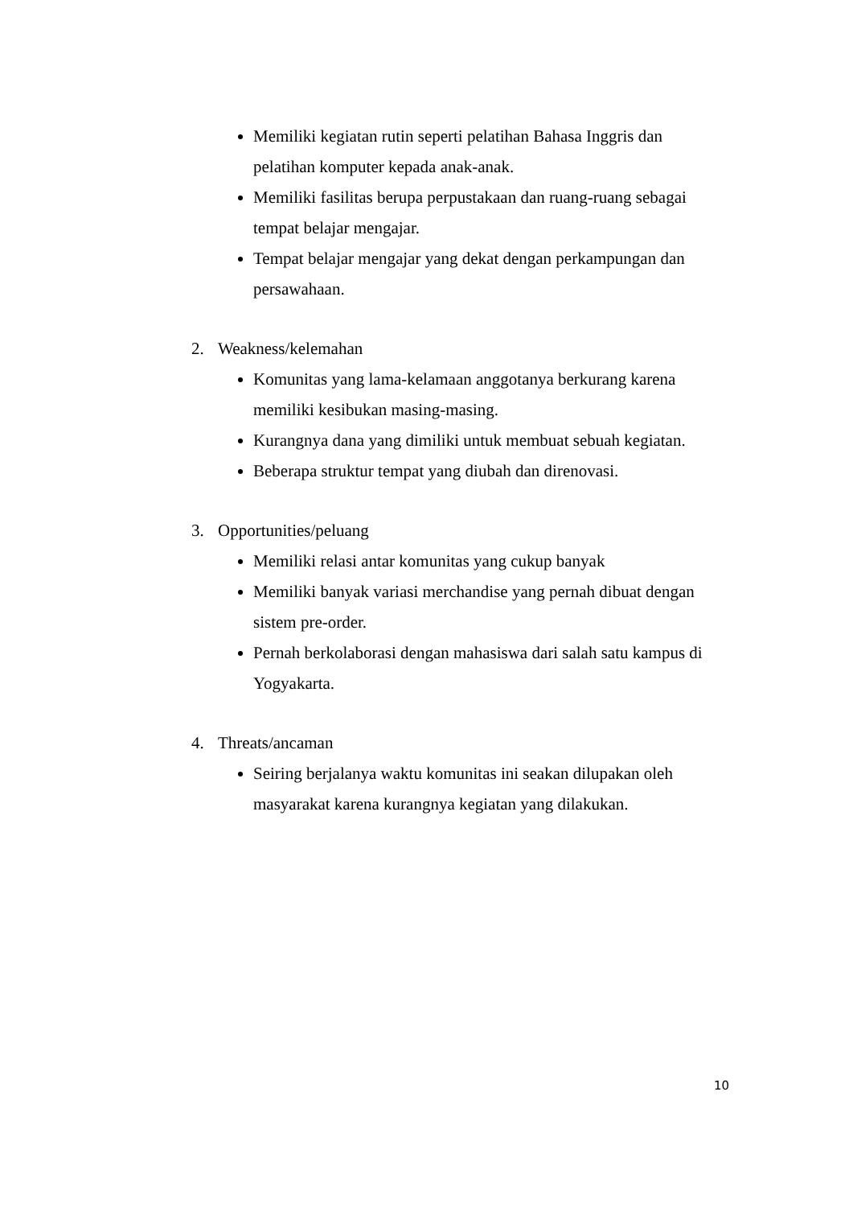Memiliki kegiatan rutin seperti pelatihan Bahasa Inggris dan pelatihan komputer kepada anak-anak.
Memiliki fasilitas berupa perpustakaan dan ruang-ruang sebagai tempat belajar mengajar.
Tempat belajar mengajar yang dekat dengan perkampungan dan persawahaan.
2. Weakness/kelemahan
Komunitas yang lama-kelamaan anggotanya berkurang karena memiliki kesibukan masing-masing.
Kurangnya dana yang dimiliki untuk membuat sebuah kegiatan.
Beberapa struktur tempat yang diubah dan direnovasi.
3. Opportunities/peluang
Memiliki relasi antar komunitas yang cukup banyak
Memiliki banyak variasi merchandise yang pernah dibuat dengan sistem pre-order.
Pernah berkolaborasi dengan mahasiswa dari salah satu kampus di Yogyakarta.
4. Threats/ancaman
Seiring berjalanya waktu komunitas ini seakan dilupakan oleh masyarakat karena kurangnya kegiatan yang dilakukan.
10